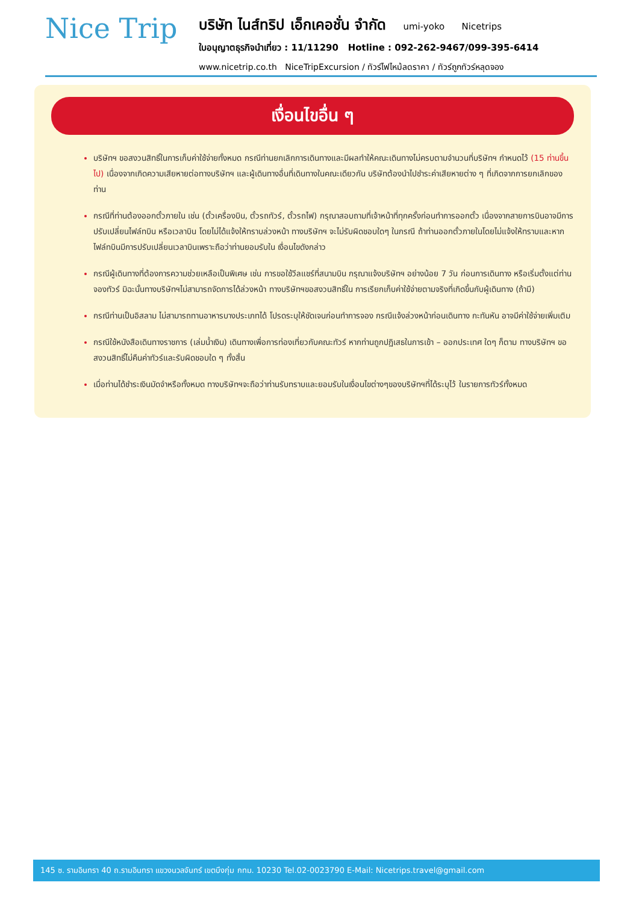Nice Trip
บริษัท ไนส์ทริป เอ็กเคอชั่น จำกัด umi-yoko Nicetrips
ใบอนุญาตธุรกิจนำเที่ยว : 11/11290 Hotline : 092-262-9467/099-395-6414
www.nicetrip.co.th NiceTripExcursion / ทัวร์ไฟไหม้ลดราคา / ทัวร์ถูกทัวร์หลุดจอง
เงื่อนไขอื่น ๆ
บริษัทฯ ขอสงวนสิทธิ์ในการเก็บค่าใช้จ่ายทั้งหมด กรณีท่านยกเลิกการเดินทางและมีผลทำให้คณะเดินทางไม่ครบตามจำนวนที่บริษัทฯ กำหนดไว้ (15 ท่านขึ้นไป) เนื่องจากเกิดความเสียหายต่อทางบริษัทฯ และผู้เดินทางอื่นที่เดินทางในคณะเดียวกัน บริษัทต้องนำไปชำระค่าเสียหายต่าง ๆ ที่เกิดจากการยกเลิกของท่าน
กรณีที่ท่านต้องออกตั๋วภายใน เช่น (ตั๋วเครื่องบิน, ตั๋วรถทัวร์, ตั๋วรถไฟ) กรุณาสอบถามที่เจ้าหน้าที่ทุกครั้งก่อนทำการออกตั๋ว เนื่องจากสายการบินอาจมีการปรับเปลี่ยนไฟล์ทบิน หรือเวลาบิน โดยไม่ได้แจ้งให้ทราบล่วงหน้า ทางบริษัทฯ จะไม่รับผิดชอบใดๆ ในกรณี ถ้าท่านออกตั๋วภายในโดยไม่แจ้งให้ทราบและหากไฟล์ทบินมีการปรับเปลี่ยนเวลาบินเพราะถือว่าท่านยอมรับใน เงื่อนไขดังกล่าว
กรณีผู้เดินทางที่ต้องการความช่วยเหลือเป็นพิเศษ เช่น การขอใช้วีลแชร์ที่สนามบิน กรุณาแจ้งบริษัทฯ อย่างน้อย 7 วัน ก่อนการเดินทาง หรือเริ่มตั้งแต่ท่านจองทัวร์ มิฉะนั้นทางบริษัทฯไม่สามารถจัดการได้ล่วงหน้า ทางบริษัทฯขอสงวนสิทธิ์ใน การเรียกเก็บค่าใช้จ่ายตามจริงที่เกิดขึ้นกับผู้เดินทาง (ถ้ามี)
กรณีท่านเป็นอิสลาม ไม่สามารถทานอาหารบางประเภทได้ โปรดระบุให้ชัดเจนก่อนทำการจอง กรณีแจ้งล่วงหน้าก่อนเดินทาง กะทันหัน อาจมีค่าใช้จ่ายเพิ่มเติม
กรณีใช้หนังสือเดินทางราชการ (เล่มน้ำเงิน) เดินทางเพื่อการท่องเที่ยวกับคณะทัวร์ หากท่านถูกปฏิเสธในการเข้า – ออกประเทศ ใดๆ ก็ตาม ทางบริษัทฯ ขอสงวนสิทธิ์ไม่คืนค่าทัวร์และรับผิดชอบใด ๆ ทั้งสิ้น
เมื่อท่านได้ชำระเงินมัดจำหรือทั้งหมด ทางบริษัทฯจะถือว่าท่านรับทราบและยอมรับในเงื่อนไขต่างๆของบริษัทฯที่ได้ระบุไว้ ในรายการทัวร์ทั้งหมด
145 ซ. รามอินทรา 40 ถ.รามอินทรา แขวงนวลจันทร์ เขตบึงกุ่ม กทม. 10230 Tel.02-0023790 E-Mail: Nicetrips.travel@gmail.com